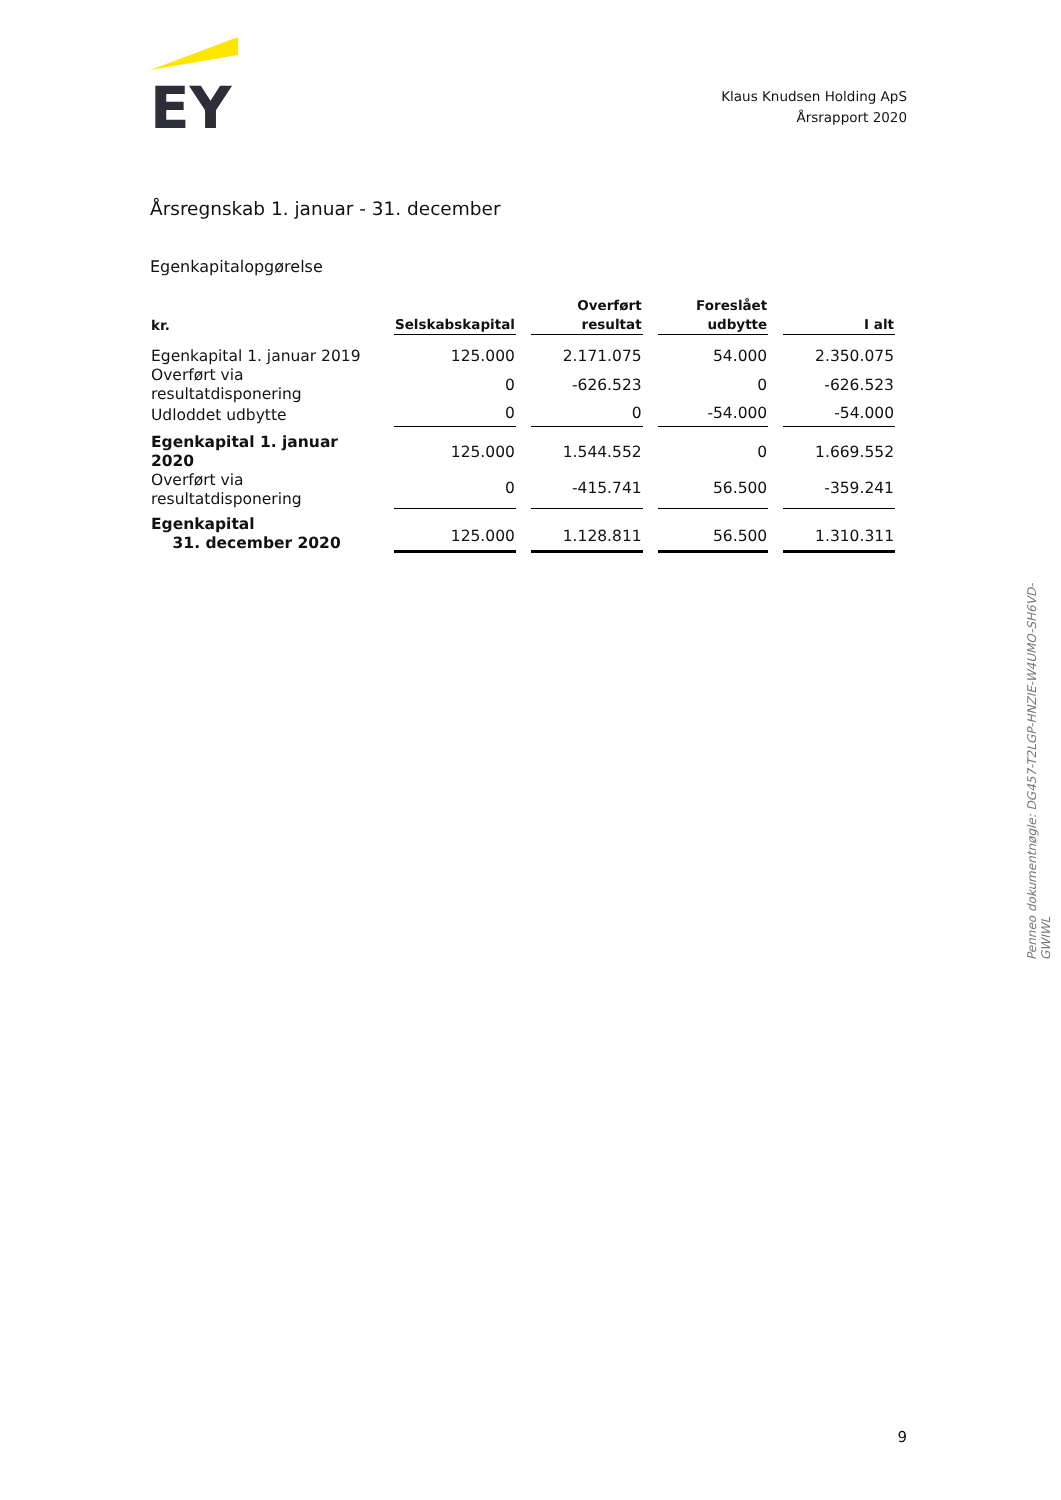EY
Klaus Knudsen Holding ApS
Årsrapport 2020
Årsregnskab 1. januar - 31. december
Egenkapitalopgørelse
| kr. | Selskabskapital | Overført resultat | Foreslået udbytte | I alt |
| --- | --- | --- | --- | --- |
| Egenkapital 1. januar 2019 | 125.000 | 2.171.075 | 54.000 | 2.350.075 |
| Overført via resultatdisponering | 0 | -626.523 | 0 | -626.523 |
| Udloddet udbytte | 0 | 0 | -54.000 | -54.000 |
| Egenkapital 1. januar 2020 | 125.000 | 1.544.552 | 0 | 1.669.552 |
| Overført via resultatdisponering | 0 | -415.741 | 56.500 | -359.241 |
| Egenkapital 31. december 2020 | 125.000 | 1.128.811 | 56.500 | 1.310.311 |
Penneo dokumentnøgle: DG457-T2LGP-HNZIE-W4UMO-SH6VD-GWIWL
9